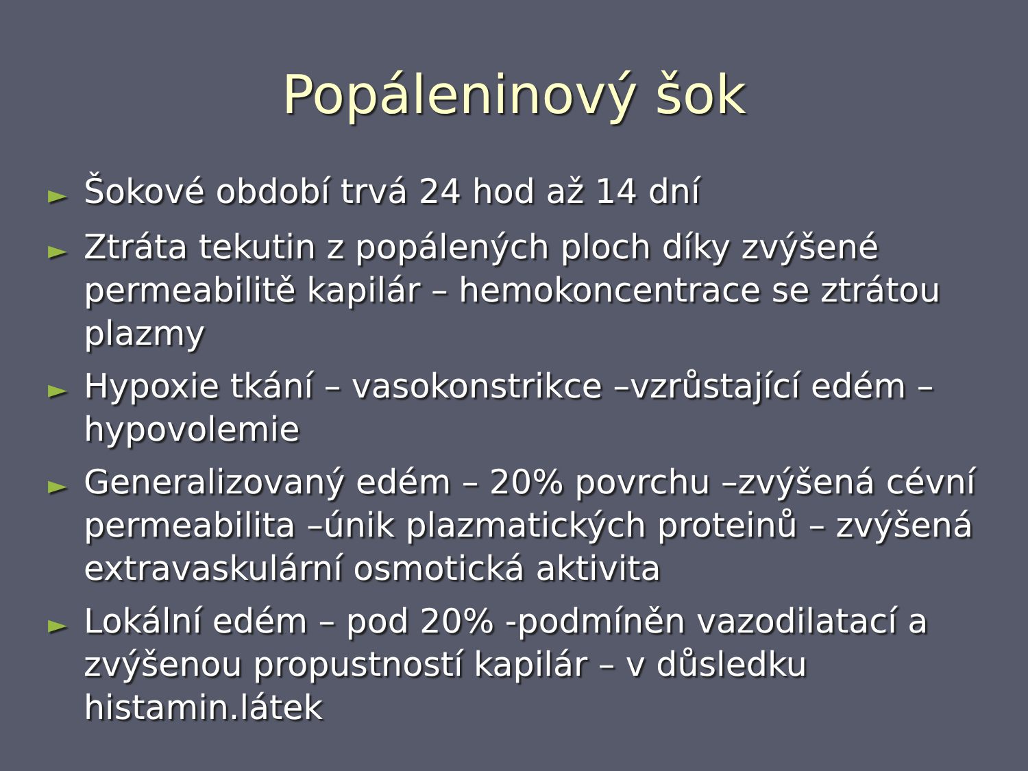Popáleninový šok
► Šokové období trvá 24 hod až 14 dní
► Ztráta tekutin z popálených ploch díky zvýšené permeabilitě kapilár – hemokoncentrace se ztrátou plazmy
► Hypoxie tkání – vasokonstrikce –vzrůstající edém – hypovolemie
► Generalizovaný edém – 20% povrchu –zvýšená cévní permeabilita –únik plazmatických proteinů – zvýšená extravaskulární osmotická aktivita
► Lokální edém – pod 20% -podmíněn vazodilatací a zvýšenou propustností kapilár – v důsledku histamin.látek